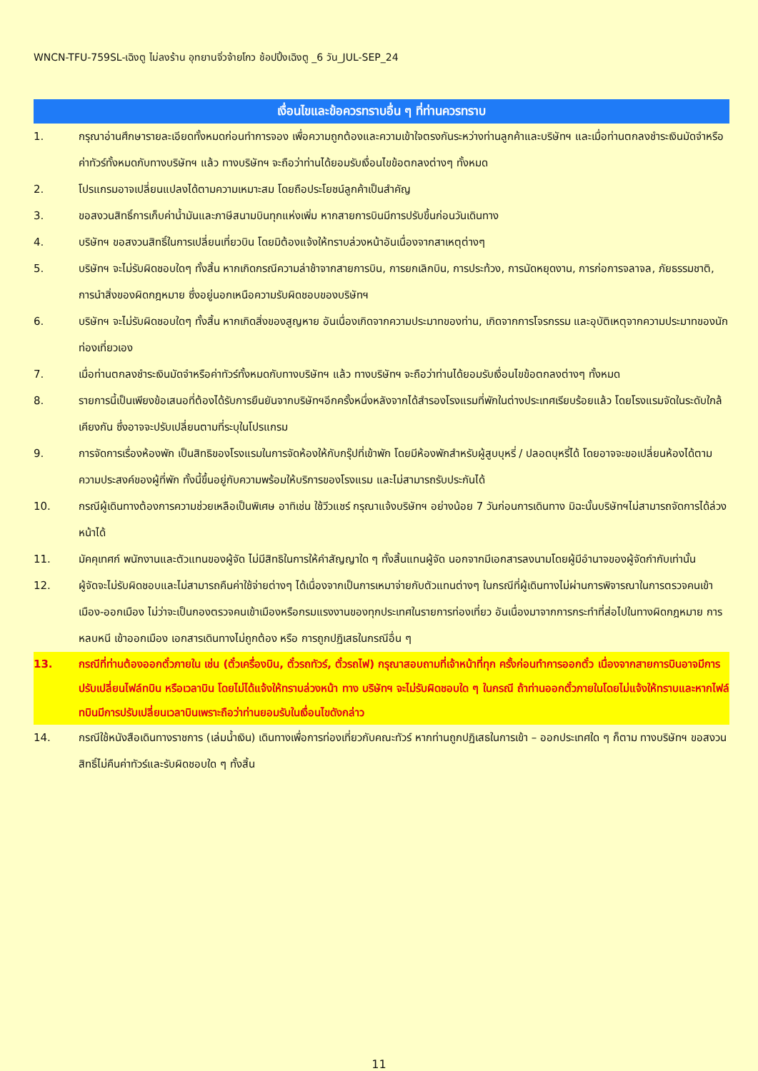WNCN-TFU-759SL-เฉิงตู ไม่ลงร้าน อุทยานจิ่วจ้ายโกว ช้อปปิ้งเฉิงตู _6 วัน_JUL-SEP_24
เงื่อนไขและข้อควรทราบอื่น ๆ ที่ท่านควรทราบ
1. กรุณาอ่านศึกษารายละเอียดทั้งหมดก่อนทำการจอง เพื่อความถูกต้องและความเข้าใจตรงกันระหว่างท่านลูกค้าและบริษัทฯ และเมื่อท่านตกลงชำระเงินมัดจำหรือค่าทัวร์ทั้งหมดกับทางบริษัทฯ แล้ว ทางบริษัทฯ จะถือว่าท่านได้ยอมรับเงื่อนไขข้อตกลงต่างๆ ทั้งหมด
2. โปรแกรมอาจเปลี่ยนแปลงได้ตามความเหมาะสม โดยถือประโยชน์ลูกค้าเป็นสำคัญ
3. ขอสงวนสิทธิ์การเก็บค่าน้ำมันและภาษีสนามบินทุกแห่งเพิ่ม หากสายการบินมีการปรับขึ้นก่อนวันเดินทาง
4. บริษัทฯ ขอสงวนสิทธิ์ในการเปลี่ยนเที่ยวบิน โดยมิต้องแจ้งให้ทราบล่วงหน้าอันเนื่องจากสาเหตุต่างๆ
5. บริษัทฯ จะไม่รับผิดชอบใดๆ ทั้งสิ้น หากเกิดกรณีความล่าช้าจากสายการบิน, การยกเลิกบิน, การประท้วง, การนัดหยุดงาน, การก่อการจลาจล, ภัยธรรมชาติ, การนำสิ่งของผิดกฎหมาย ซึ่งอยู่นอกเหนือความรับผิดชอบของบริษัทฯ
6. บริษัทฯ จะไม่รับผิดชอบใดๆ ทั้งสิ้น หากเกิดสิ่งของสูญหาย อันเนื่องเกิดจากความประมาทของท่าน, เกิดจากการโจรกรรม และอุบัติเหตุจากความประมาทของนักท่องเที่ยวเอง
7. เมื่อท่านตกลงชำระเงินมัดจำหรือค่าทัวร์ทั้งหมดกับทางบริษัทฯ แล้ว ทางบริษัทฯ จะถือว่าท่านได้ยอมรับเงื่อนไขข้อตกลงต่างๆ ทั้งหมด
8. รายการนี้เป็นเพียงข้อเสนอที่ต้องได้รับการยืนยันจากบริษัทฯอีกครั้งหนึ่งหลังจากได้สำรองโรงแรมที่พักในต่างประเทศเรียบร้อยแล้ว โดยโรงแรมจัดในระดับใกล้เคียงกัน ซึ่งอาจจะปรับเปลี่ยนตามที่ระบุในโปรแกรม
9. การจัดการเรื่องห้องพัก เป็นสิทธิของโรงแรมในการจัดห้องให้กับกรุ๊ปที่เข้าพัก โดยมีห้องพักสำหรับผู้สูบบุหรี่ / ปลอดบุหรี่ได้ โดยอาจจะขอเปลี่ยนห้องได้ตามความประสงค์ของผู้ที่พัก ทั้งนี้ขึ้นอยู่กับความพร้อมให้บริการของโรงแรม และไม่สามารถรับประกันได้
10. กรณีผู้เดินทางต้องการความช่วยเหลือเป็นพิเศษ อาทิเช่น ใช้วีวแชร์ กรุณาแจ้งบริษัทฯ อย่างน้อย 7 วันก่อนการเดินทาง มิฉะนั้นบริษัทฯไม่สามารถจัดการได้ล่วงหน้าได้
11. มัคคุเทศก์ พนักงานและตัวแทนของผู้จัด ไม่มีสิทธิในการให้คำสัญญาใด ๆ ทั้งสิ้นแทนผู้จัด นอกจากมีเอกสารลงนามโดยผู้มีอำนาจของผู้จัดกำกับเท่านั้น
12. ผู้จัดจะไม่รับผิดชอบและไม่สามารถคืนค่าใช้จ่ายต่างๆ ได้เนื่องจากเป็นการเหมาจ่ายกับตัวแทนต่างๆ ในกรณีที่ผู้เดินทางไม่ผ่านการพิจารณาในการตรวจคนเข้าเมือง-ออกเมือง ไม่ว่าจะเป็นกองตรวจคนเข้าเมืองหรือกรมแรงงานของทุกประเทศในรายการท่องเที่ยว อันเนื่องมาจากการกระทำที่ส่อไปในทางผิดกฎหมาย การหลบหนี เข้าออกเมือง เอกสารเดินทางไม่ถูกต้อง หรือ การถูกปฏิเสธในกรณีอื่น ๆ
13. กรณีที่ท่านต้องออกตั๋วภายใน เช่น (ตั๋วเครื่องบิน, ตั๋วรถทัวร์, ตั๋วรถไฟ) กรุณาสอบถามที่เจ้าหน้าที่ทุก ครั้งก่อนทำการออกตั๋ว เนื่องจากสายการบินอาจมีการปรับเปลี่ยนไฟล์ทบิน หรือเวลาบิน โดยไม่ได้แจ้งให้ทราบล่วงหน้า ทาง บริษัทฯ จะไม่รับผิดชอบใด ๆ ในกรณี ถ้าท่านออกตั๋วภายในโดยไม่แจ้งให้ทราบและหากไฟล์ทบินมีการปรับเปลี่ยนเวลาบินเพราะถือว่าท่านยอมรับในเงื่อนไขดังกล่าว
14. กรณีใช้หนังสือเดินทางราชการ (เล่มน้ำเงิน) เดินทางเพื่อการท่องเที่ยวกับคณะทัวร์ หากท่านถูกปฏิเสธในการเข้า – ออกประเทศใด ๆ ก็ตาม ทางบริษัทฯ ขอสงวนสิทธิ์ไม่คืนค่าทัวร์และรับผิดชอบใด ๆ ทั้งสิ้น
11